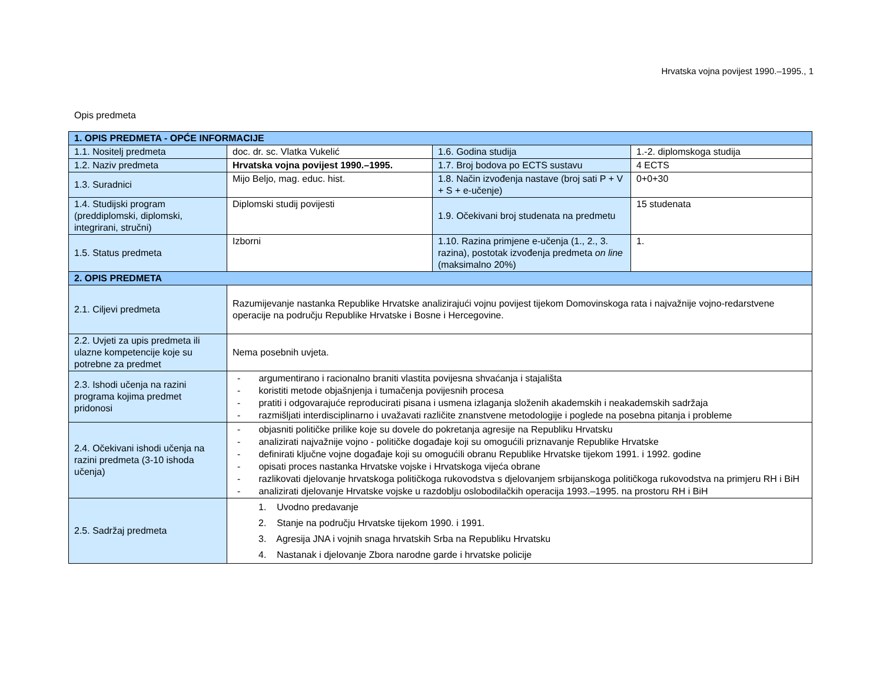Hrvatska vojna povijest 1990.–1995., 1
Opis predmeta
| 1. OPIS PREDMETA - OPĆE INFORMACIJE | | | |
| 1.1. Nositelj predmeta | doc. dr. sc. Vlatka Vukelić | 1.6. Godina studija | 1.-2. diplomskoga studija |
| 1.2. Naziv predmeta | Hrvatska vojna povijest 1990.–1995. | 1.7. Broj bodova po ECTS sustavu | 4 ECTS |
| 1.3. Suradnici | Mijo Beljo, mag. educ. hist. | 1.8. Način izvođenja nastave (broj sati P + V + S + e-učenje) | 0+0+30 |
| 1.4. Studijski program (preddiplomski, diplomski, integrirani, stručni) | Diplomski studij povijesti | 1.9. Očekivani broj studenata na predmetu | 15 studenata |
| 1.5. Status predmeta | Izborni | 1.10. Razina primjene e-učenja (1., 2., 3. razina), postotak izvođenja predmeta on line (maksimalno 20%) | 1. |
| 2. OPIS PREDMETA | | | |
| 2.1. Ciljevi predmeta | Razumijevanje nastanka Republike Hrvatske analizirajući vojnu povijest tijekom Domovinskoga rata i najvažnije vojno-redarstvene operacije na području Republike Hrvatske i Bosne i Hercegovine. | | |
| 2.2. Uvjeti za upis predmeta ili ulazne kompetencije koje su potrebne za predmet | Nema posebnih uvjeta. | | |
| 2.3. Ishodi učenja na razini programa kojima predmet pridonosi | - argumentirano i racionalno braniti vlastita povijesna shvaćanja i stajališta - koristiti metode objašnjenja i tumačenja povijesnih procesa - pratiti i odgovarajuće reproducirati pisana i usmena izlaganja složenih akademskih i neakademskih sadržaja - razmišljati interdisciplinarno i uvažavati različite znanstvene metodologije i poglede na posebna pitanja i probleme | | |
| 2.4. Očekivani ishodi učenja na razini predmeta (3-10 ishoda učenja) | - objasniti političke prilike koje su dovele do pokretanja agresije na Republiku Hrvatsku - analizirati najvažnije vojno - političke događaje koji su omogućili priznavanje Republike Hrvatske - definirati ključne vojne događaje koji su omogućili obranu Republike Hrvatske tijekom 1991. i 1992. godine - opisati proces nastanka Hrvatske vojske i Hrvatskoga vijeća obrane - razlikovati djelovanje hrvatskoga političkoga rukovodstva s djelovanjem srbijanskoga političkoga rukovodstva na primjeru RH i BiH - analizirati djelovanje Hrvatske vojske u razdoblju oslobodilačkih operacija 1993.–1995. na prostoru RH i BiH | | |
| 2.5. Sadržaj predmeta | 1. Uvodno predavanje 2. Stanje na području Hrvatske tijekom 1990. i 1991. 3. Agresija JNA i vojnih snaga hrvatskih Srba na Republiku Hrvatsku 4. Nastanak i djelovanje Zbora narodne garde i hrvatske policije | | |